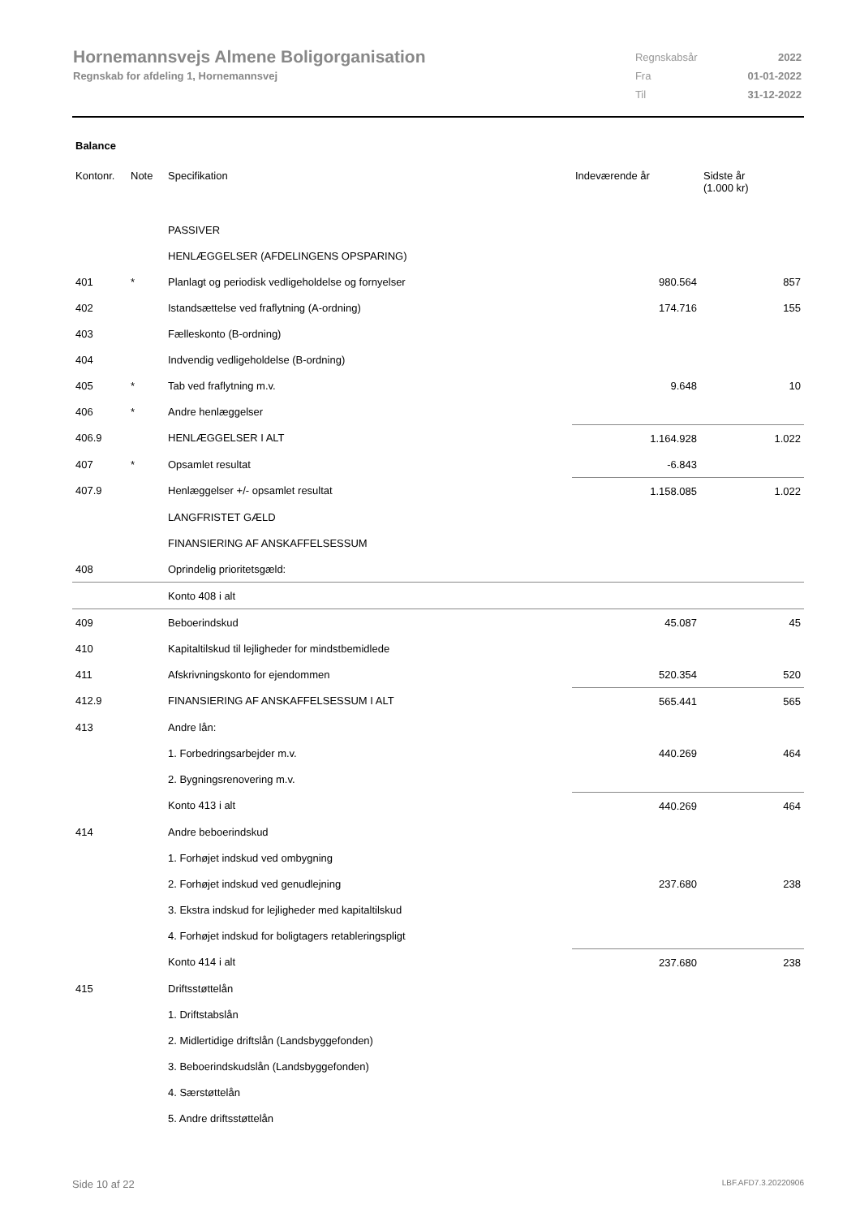Hornemannsvejs Almene Boligorganisation
Regnskab for afdeling 1, Hornemannsvej
| Regnskabsår | 2022 |
| Fra | 01-01-2022 |
| Til | 31-12-2022 |
Balance
| Kontonr. | Note | Specifikation | Indeværende år | Sidste år (1.000 kr) |
| --- | --- | --- | --- | --- |
| | | PASSIVER | | |
| | | HENLÆGGELSER (AFDELINGENS OPSPARING) | | |
| 401 | * | Planlagt og periodisk vedligeholdelse og fornyelser | 980.564 | 857 |
| 402 | | Istandsættelse ved fraflytning (A-ordning) | 174.716 | 155 |
| 403 | | Fælleskonto (B-ordning) | | |
| 404 | | Indvendig vedligeholdelse (B-ordning) | | |
| 405 | * | Tab ved fraflytning m.v. | 9.648 | 10 |
| 406 | * | Andre henlæggelser | | |
| 406.9 | | HENLÆGGELSER I ALT | 1.164.928 | 1.022 |
| 407 | * | Opsamlet resultat | -6.843 | |
| 407.9 | | Henlæggelser +/- opsamlet resultat | 1.158.085 | 1.022 |
| | | LANGFRISTET GÆLD | | |
| | | FINANSIERING AF ANSKAFFELSESSUM | | |
| 408 | | Oprindelig prioritetsgæld: | | |
| | | Konto 408 i alt | | |
| 409 | | Beboerindskud | 45.087 | 45 |
| 410 | | Kapitaltilskud til lejligheder for mindstbemidlede | | |
| 411 | | Afskrivningskonto for ejendommen | 520.354 | 520 |
| 412.9 | | FINANSIERING AF ANSKAFFELSESSUM I ALT | 565.441 | 565 |
| 413 | | Andre lån: | | |
| | | 1. Forbedringsarbejder m.v. | 440.269 | 464 |
| | | 2. Bygningsrenovering m.v. | | |
| | | Konto 413 i alt | 440.269 | 464 |
| 414 | | Andre beboerindskud | | |
| | | 1. Forhøjet indskud ved ombygning | | |
| | | 2. Forhøjet indskud ved genudlejning | 237.680 | 238 |
| | | 3. Ekstra indskud for lejligheder med kapitaltilskud | | |
| | | 4. Forhøjet indskud for boligtagers retableringspligt | | |
| | | Konto 414 i alt | 237.680 | 238 |
| 415 | | Driftsstøttelån | | |
| | | 1. Driftstabslån | | |
| | | 2. Midlertidige driftslån (Landsbyggefonden) | | |
| | | 3. Beboerindskudslån (Landsbyggefonden) | | |
| | | 4. Særstøttelån | | |
| | | 5. Andre driftsstøttelån | | |
Side 10 af 22 LBF.AFD7.3.20220906